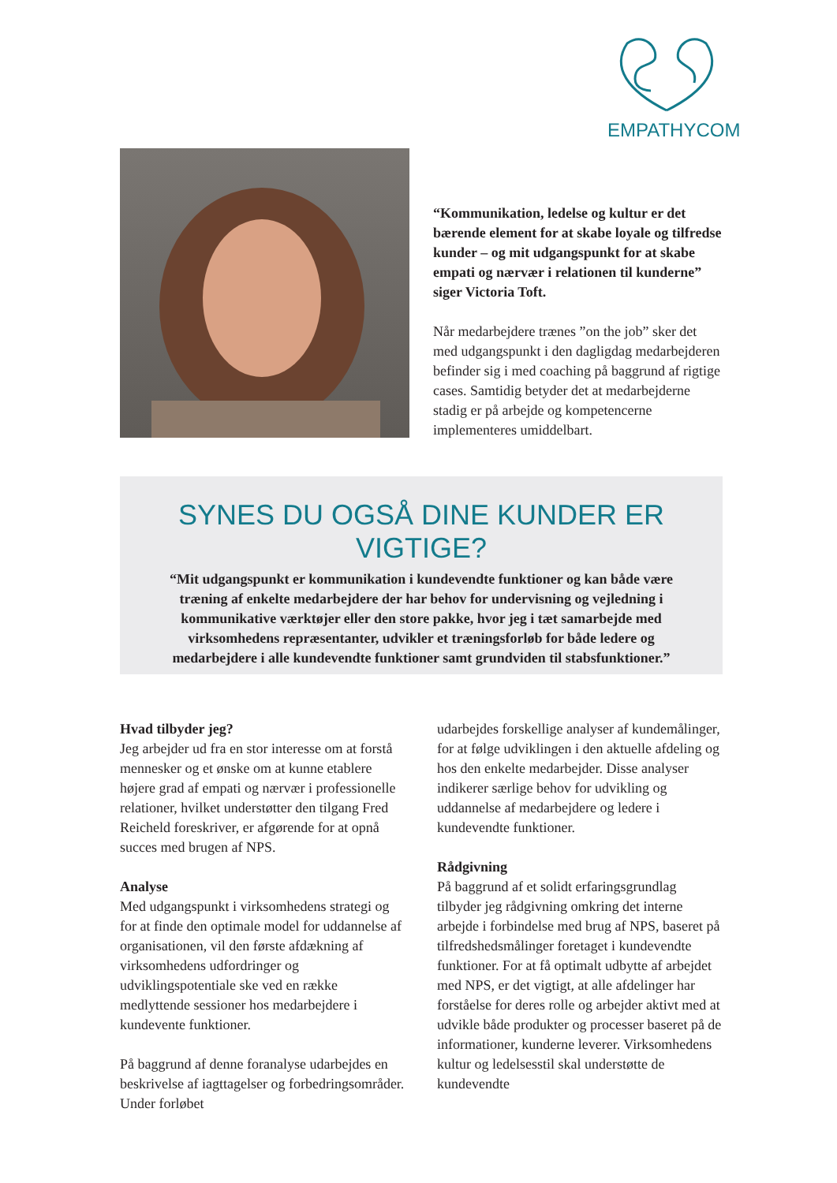EMPATHYCOM
“Kommunikation, ledelse og kultur er det bærende element for at skabe loyale og tilfredse kunder – og mit udgangspunkt for at skabe empati og nærvær i relationen til kunderne” siger Victoria Toft.
Når medarbejdere trænes ”on the job” sker det med udgangspunkt i den dagligdag medarbejderen befinder sig i med coaching på baggrund af rigtige cases. Samtidig betyder det at medarbejderne stadig er på arbejde og kompetencerne implementeres umiddelbart.
SYNES DU OGSÅ DINE KUNDER ER VIGTIGE?
“Mit udgangspunkt er kommunikation i kundevendte funktioner og kan både være træning af enkelte medarbejdere der har behov for undervisning og vejledning i kommunikative værktøjer eller den store pakke, hvor jeg i tæt samarbejde med virksomhedens repræsentanter, udvikler et træningsforløb for både ledere og medarbejdere i alle kundevendte funktioner samt grundviden til stabsfunktioner.”
Hvad tilbyder jeg?
Jeg arbejder ud fra en stor interesse om at forstå mennesker og et ønske om at kunne etablere højere grad af empati og nærvær i professionelle relationer, hvilket understøtter den tilgang Fred Reicheld foreskriver, er afgørende for at opnå succes med brugen af NPS.
Analyse
Med udgangspunkt i virksomhedens strategi og for at finde den optimale model for uddannelse af organisationen, vil den første afdækning af virksomhedens udfordringer og udviklingspotentiale ske ved en række medlyttende sessioner hos medarbejdere i kundevente funktioner.
På baggrund af denne foranalyse udarbejdes en beskrivelse af iagttagelser og forbedringsområder. Under forløbet
udarbejdes forskellige analyser af kundemålinger, for at følge udviklingen i den aktuelle afdeling og hos den enkelte medarbejder. Disse analyser indikerer særlige behov for udvikling og uddannelse af medarbejdere og ledere i kundevendte funktioner.
Rådgivning
På baggrund af et solidt erfaringsgrundlag tilbyder jeg rådgivning omkring det interne arbejde i forbindelse med brug af NPS, baseret på tilfredshedsmålinger foretaget i kundevendte funktioner. For at få optimalt udbytte af arbejdet med NPS, er det vigtigt, at alle afdelinger har forståelse for deres rolle og arbejder aktivt med at udvikle både produkter og processer baseret på de informationer, kunderne leverer. Virksomhedens kultur og ledelsesstil skal understøtte de kundevendte